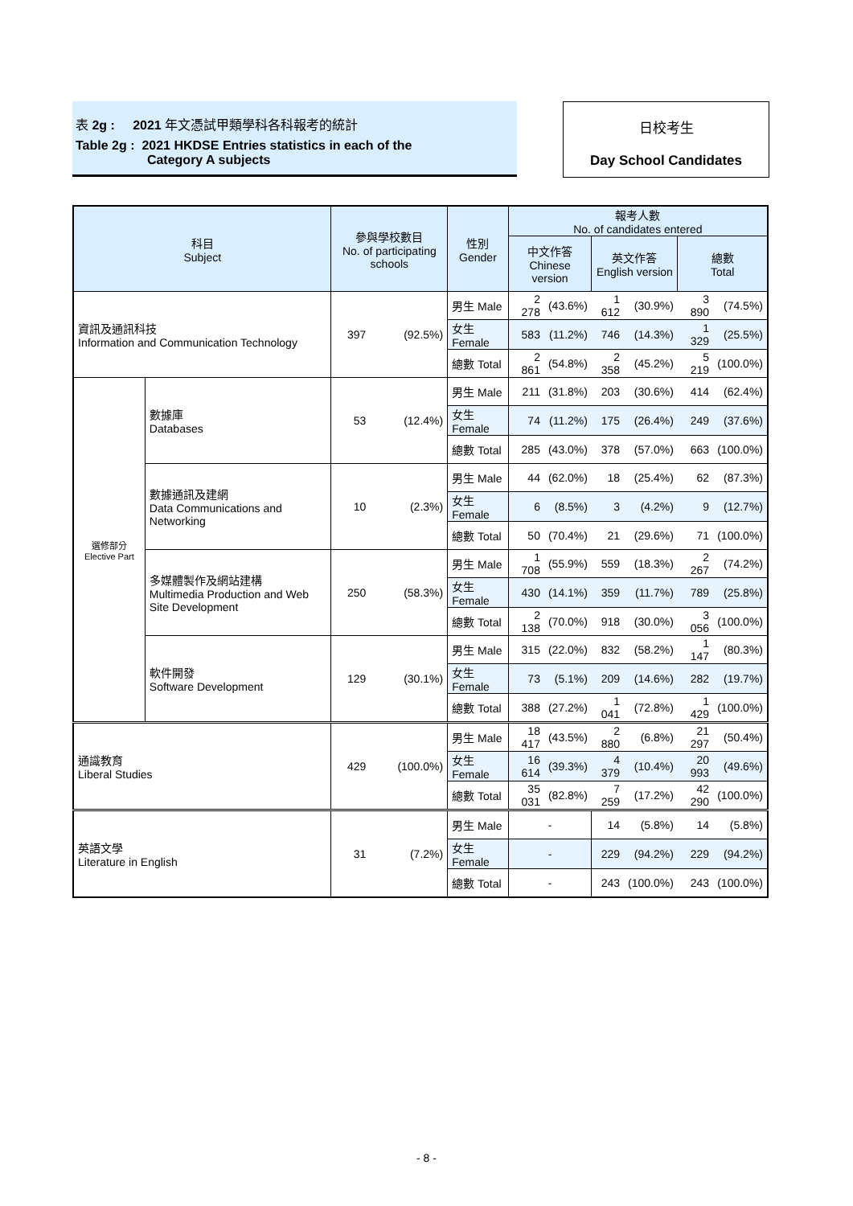表 2g : 2021 年文憑試甲類學科各科報考的統計
Table 2g : 2021 HKDSE Entries statistics in each of the
Category A subjects
日校考生
Day School Candidates
| 科目 Subject | | 參與學校數目 No. of participating schools | | 性別 Gender | 報考人數 No. of candidates entered | | | | | |
| --- | --- | --- | --- | --- | --- | --- | --- | --- | --- | --- |
| | | | | | 中文作答 Chinese version | | 英文作答 English version | | 總數 Total | |
| 資訊及通訊科技 Information and Communication Technology | | 397 | (92.5%) | 男生 Male | 2 278 | (43.6%) | 1 612 | (30.9%) | 3 890 | (74.5%) |
| | | | | 女生 Female | 583 | (11.2%) | 746 | (14.3%) | 1 329 | (25.5%) |
| | | | | 總數 Total | 2 861 | (54.8%) | 2 358 | (45.2%) | 5 219 | (100.0%) |
| 選修部分 Elective Part | 數據庫 Databases | 53 | (12.4%) | 男生 Male | 211 | (31.8%) | 203 | (30.6%) | 414 | (62.4%) |
| | | | | 女生 Female | 74 | (11.2%) | 175 | (26.4%) | 249 | (37.6%) |
| | | | | 總數 Total | 285 | (43.0%) | 378 | (57.0%) | 663 | (100.0%) |
| | 數據通訊及建網 Data Communications and Networking | 10 | (2.3%) | 男生 Male | 44 | (62.0%) | 18 | (25.4%) | 62 | (87.3%) |
| | | | | 女生 Female | 6 | (8.5%) | 3 | (4.2%) | 9 | (12.7%) |
| | | | | 總數 Total | 50 | (70.4%) | 21 | (29.6%) | 71 | (100.0%) |
| | 多媒體製作及網站建構 Multimedia Production and Web Site Development | 250 | (58.3%) | 男生 Male | 1 708 | (55.9%) | 559 | (18.3%) | 2 267 | (74.2%) |
| | | | | 女生 Female | 430 | (14.1%) | 359 | (11.7%) | 789 | (25.8%) |
| | | | | 總數 Total | 2 138 | (70.0%) | 918 | (30.0%) | 3 056 | (100.0%) |
| | 軟件開發 Software Development | 129 | (30.1%) | 男生 Male | 315 | (22.0%) | 832 | (58.2%) | 1 147 | (80.3%) |
| | | | | 女生 Female | 73 | (5.1%) | 209 | (14.6%) | 282 | (19.7%) |
| | | | | 總數 Total | 388 | (27.2%) | 1 041 | (72.8%) | 1 429 | (100.0%) |
| 通識教育 Liberal Studies | | 429 | (100.0%) | 男生 Male | 18 417 | (43.5%) | 2 880 | (6.8%) | 21 297 | (50.4%) |
| | | | | 女生 Female | 16 614 | (39.3%) | 4 379 | (10.4%) | 20 993 | (49.6%) |
| | | | | 總數 Total | 35 031 | (82.8%) | 7 259 | (17.2%) | 42 290 | (100.0%) |
| 英語文學 Literature in English | | 31 | (7.2%) | 男生 Male | - | | 14 | (5.8%) | 14 | (5.8%) |
| | | | | 女生 Female | - | | 229 | (94.2%) | 229 | (94.2%) |
| | | | | 總數 Total | - | | 243 | (100.0%) | 243 | (100.0%) |
- 8 -